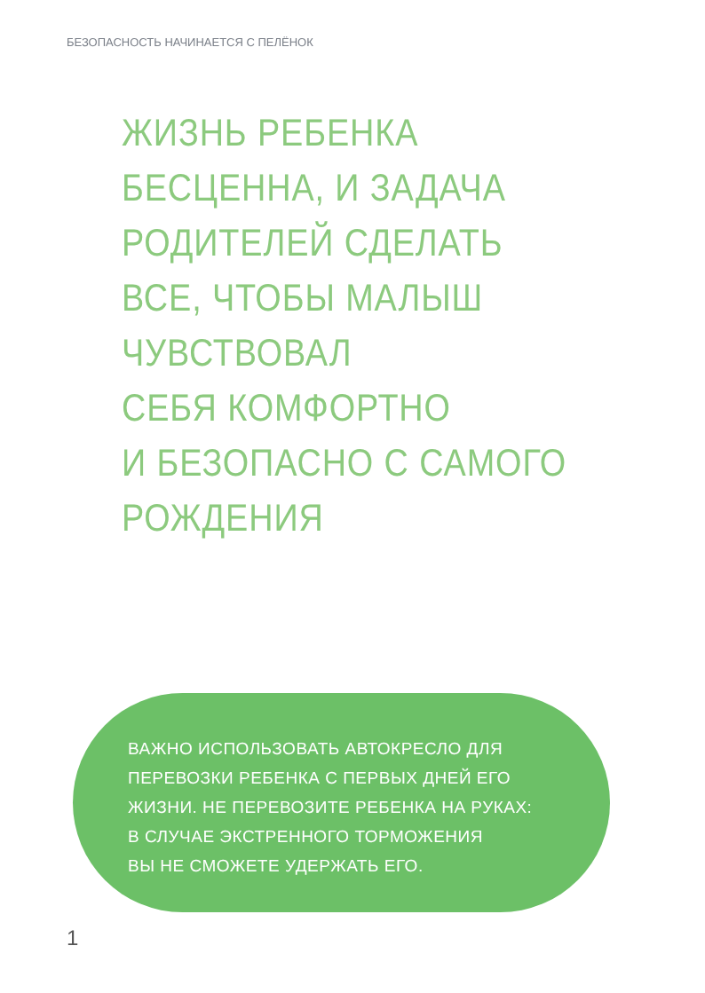БЕЗОПАСНОСТЬ НАЧИНАЕТСЯ С ПЕЛЁНОК
ЖИЗНЬ РЕБЕНКА
БЕСЦЕННА, И ЗАДАЧА
РОДИТЕЛЕЙ СДЕЛАТЬ
ВСЕ, ЧТОБЫ МАЛЫШ
ЧУВСТВОВАЛ
СЕБЯ КОМФОРТНО
И БЕЗОПАСНО С САМОГО
РОЖДЕНИЯ
ВАЖНО ИСПОЛЬЗОВАТЬ АВТОКРЕСЛО ДЛЯ
ПЕРЕВОЗКИ РЕБЕНКА С ПЕРВЫХ ДНЕЙ ЕГО
ЖИЗНИ. НЕ ПЕРЕВОЗИТЕ РЕБЕНКА НА РУКАХ:
В СЛУЧАЕ ЭКСТРЕННОГО ТОРМОЖЕНИЯ
ВЫ НЕ СМОЖЕТЕ УДЕРЖАТЬ ЕГО.
1